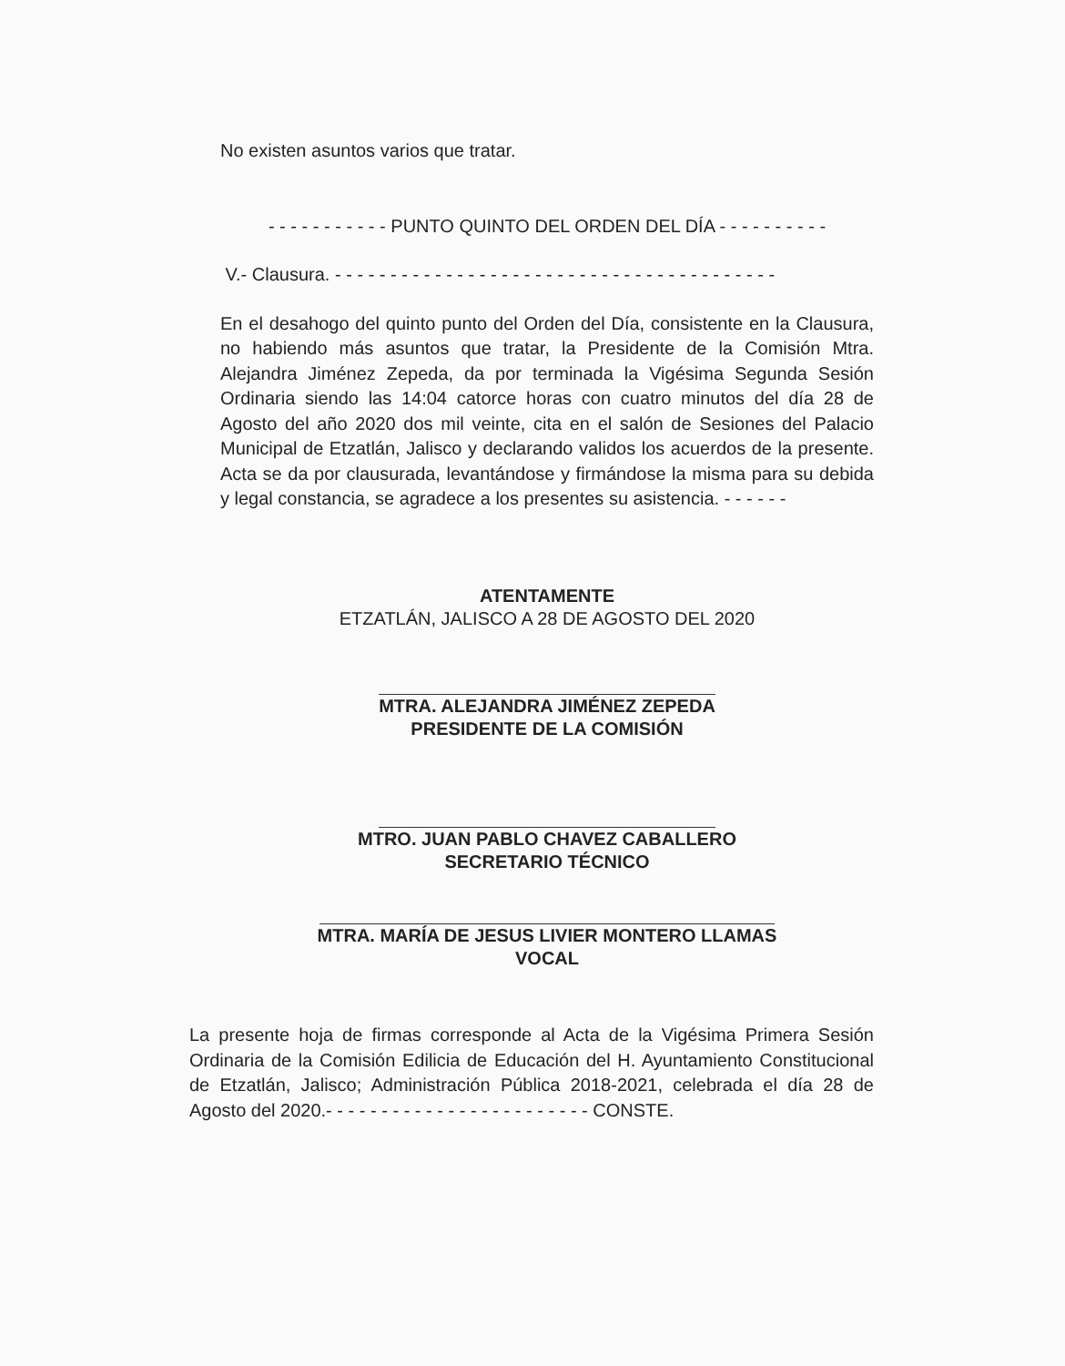No existen asuntos varios que tratar.
- - - - - - - - - - - PUNTO QUINTO DEL ORDEN DEL DÍA - - - - - - - - - -
V.- Clausura. - - - - - - - - - - - - - - - - - - - - - - - - - - - - - - - - - - - - - - - -
En el desahogo del quinto punto del Orden del Día, consistente en la Clausura, no habiendo más asuntos que tratar, la Presidente de la Comisión Mtra. Alejandra Jiménez Zepeda, da por terminada la Vigésima Segunda Sesión Ordinaria siendo las 14:04 catorce horas con cuatro minutos del día 28 de Agosto del año 2020 dos mil veinte, cita en el salón de Sesiones del Palacio Municipal de Etzatlán, Jalisco y declarando validos los acuerdos de la presente. Acta se da por clausurada, levantándose y firmándose la misma para su debida y legal constancia, se agradece a los presentes su asistencia. - - - - - -
ATENTAMENTE
ETZATLÁN, JALISCO A 28 DE AGOSTO DEL 2020
MTRA. ALEJANDRA JIMÉNEZ ZEPEDA
PRESIDENTE DE LA COMISIÓN
MTRO. JUAN PABLO CHAVEZ CABALLERO
SECRETARIO TÉCNICO
MTRA. MARÍA DE JESUS LIVIER MONTERO LLAMAS
VOCAL
La presente hoja de firmas corresponde al Acta de la Vigésima Primera Sesión Ordinaria de la Comisión Edilicia de Educación del H. Ayuntamiento Constitucional de Etzatlán, Jalisco; Administración Pública 2018-2021, celebrada el día 28 de Agosto del 2020.- - - - - - - - - - - - - - - - - - - - - - - - CONSTE.